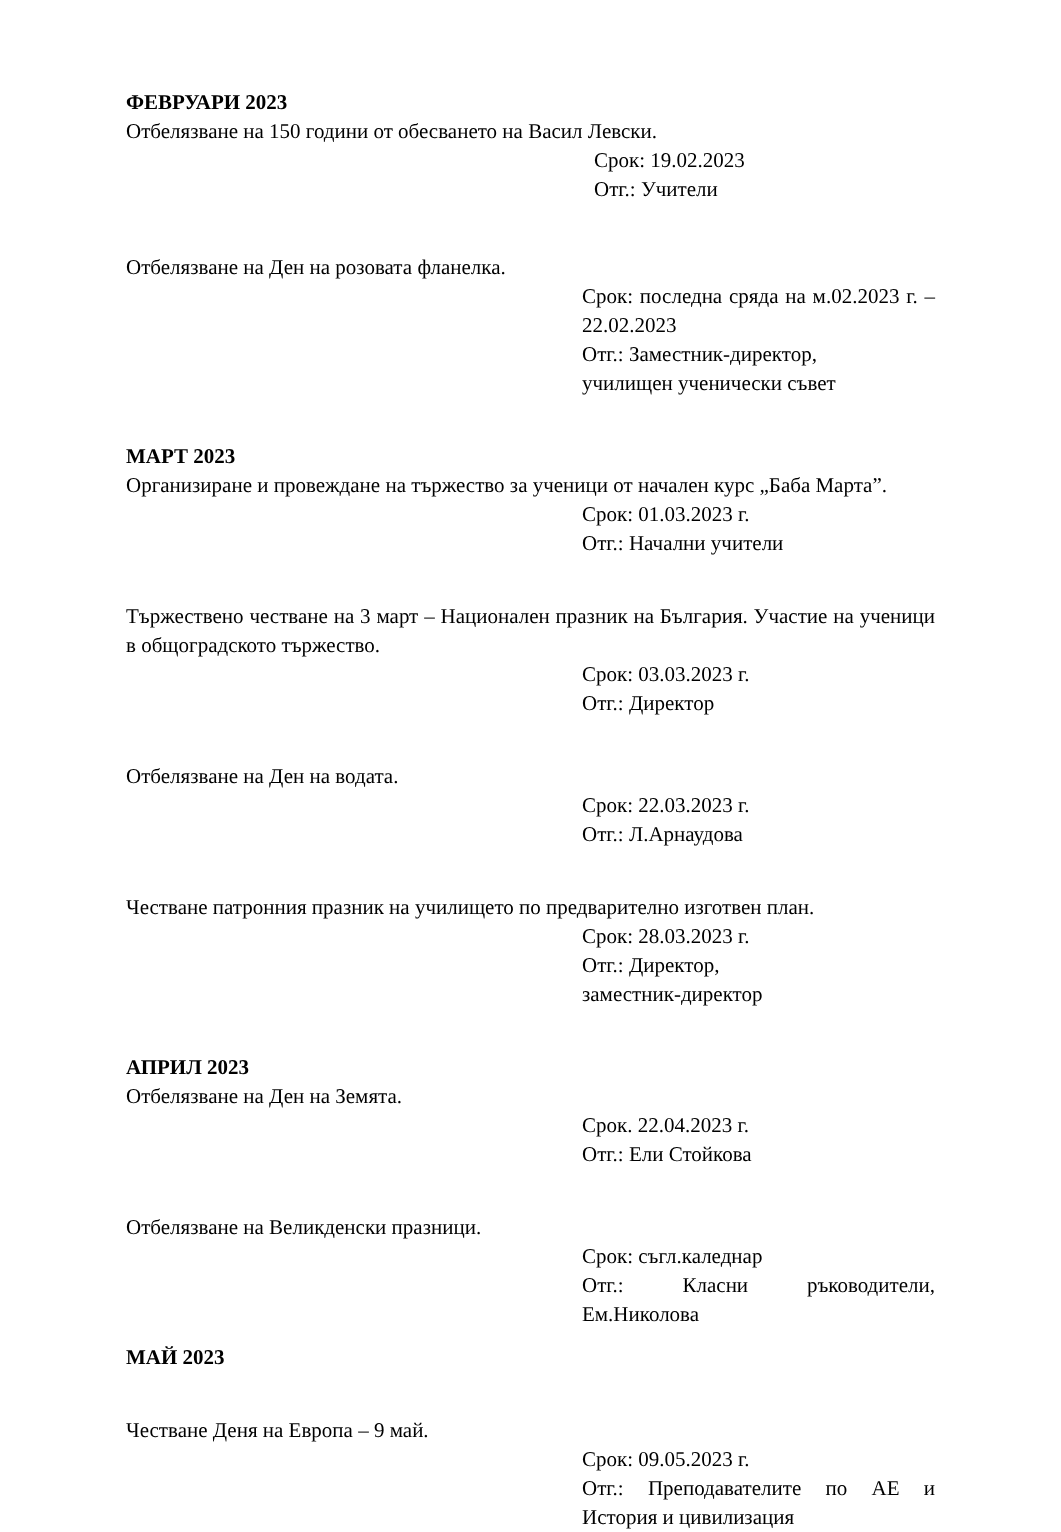ФЕВРУАРИ 2023
Отбелязване на 150 години от обесването на Васил Левски.
Срок: 19.02.2023
Отг.: Учители
Отбелязване на Ден на розовата фланелка.
Срок: последна сряда на м.02.2023 г. – 22.02.2023
Отг.: Заместник-директор,
училищен ученически съвет
МАРТ 2023
Организиране и провеждане на тържество за ученици от начален курс „Баба Марта”.
Срок: 01.03.2023 г.
Отг.: Начални учители
Тържествено честване на 3 март – Национален празник на България. Участие на ученици в общоградското тържество.
Срок: 03.03.2023 г.
Отг.: Директор
Отбелязване на Ден на водата.
Срок: 22.03.2023 г.
Отг.: Л.Арнаудова
Честване патронния празник на училището по предварително изготвен план.
Срок: 28.03.2023 г.
Отг.: Директор,
заместник-директор
АПРИЛ 2023
Отбелязване на Ден на Земята.
Срок. 22.04.2023 г.
Отг.: Ели Стойкова
Отбелязване на Великденски празници.
Срок: съгл.каледнар
Отг.: Класни ръководители, Ем.Николова
МАЙ 2023
Честване Деня на Европа – 9 май.
Срок: 09.05.2023 г.
Отг.: Преподавателите по АЕ и История и цивилизация